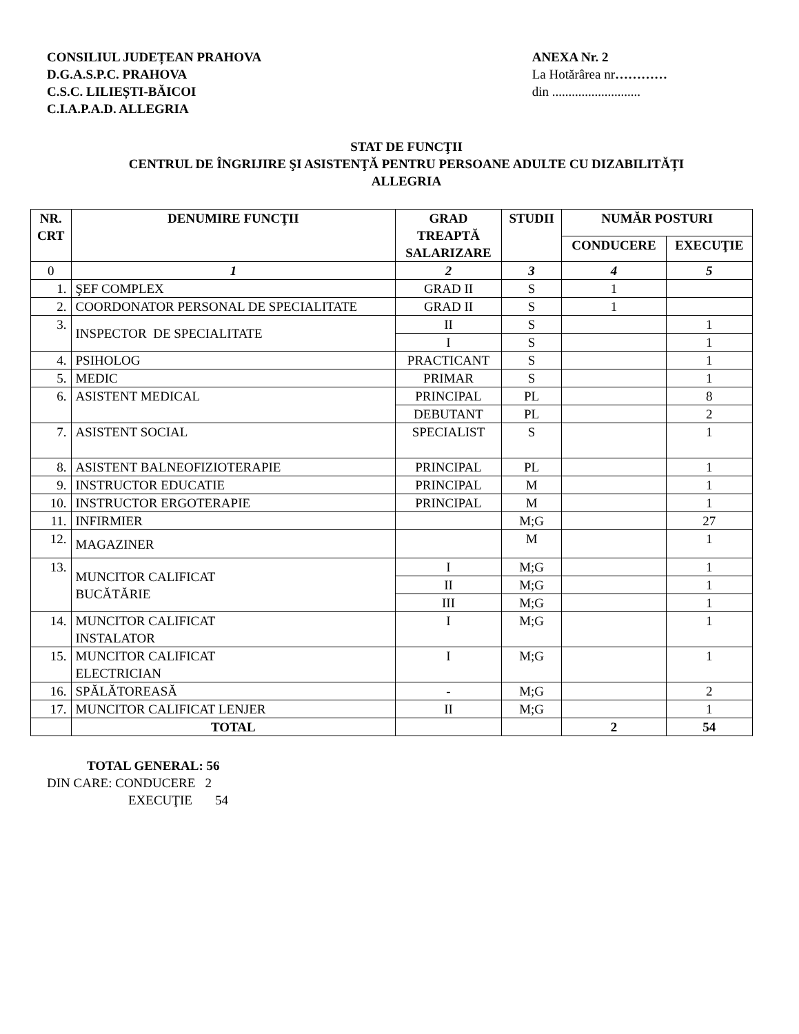CONSILIUL JUDEȚEAN PRAHOVA
D.G.A.S.P.C. PRAHOVA
C.S.C. LILIEȘTI-BĂICOI
C.I.A.P.A.D. ALLEGRIA
ANEXA Nr. 2
La Hotărârea nr…………
din ...........................
STAT DE FUNCŢII
CENTRUL DE ÎNGRIJIRE ŞI ASISTENŢĂ PENTRU PERSOANE ADULTE CU DIZABILITĂȚI
ALLEGRIA
| NR. CRT | DENUMIRE FUNCŢII | GRAD TREAPTĂ SALARIZARE | STUDII | NUMĂR POSTURI | |
| --- | --- | --- | --- | --- | --- |
| | | | | CONDUCERE | EXECUŢIE |
| 0 | 1 | 2 | 3 | 4 | 5 |
| 1. | ŞEF COMPLEX | GRAD II | S | 1 | |
| 2. | COORDONATOR PERSONAL DE SPECIALITATE | GRAD II | S | 1 | |
| 3. | INSPECTOR DE SPECIALITATE | II | S | | 1 |
| | | I | S | | 1 |
| 4. | PSIHOLOG | PRACTICANT | S | | 1 |
| 5. | MEDIC | PRIMAR | S | | 1 |
| 6. | ASISTENT MEDICAL | PRINCIPAL | PL | | 8 |
| | | DEBUTANT | PL | | 2 |
| 7. | ASISTENT SOCIAL | SPECIALIST | S | | 1 |
| 8. | ASISTENT BALNEOFIZIOTERAPIE | PRINCIPAL | PL | | 1 |
| 9. | INSTRUCTOR EDUCATIE | PRINCIPAL | M | | 1 |
| 10. | INSTRUCTOR ERGOTERAPIE | PRINCIPAL | M | | 1 |
| 11. | INFIRMIER | | M;G | | 27 |
| 12. | MAGAZINER | | M | | 1 |
| 13. | MUNCITOR CALIFICAT BUCĂTĂRIE | I | M;G | | 1 |
| | | II | M;G | | 1 |
| | | III | M;G | | 1 |
| 14. | MUNCITOR CALIFICAT INSTALATOR | I | M;G | | 1 |
| 15. | MUNCITOR CALIFICAT ELECTRICIAN | I | M;G | | 1 |
| 16. | SPĂLĂTOREASĂ | - | M;G | | 2 |
| 17. | MUNCITOR CALIFICAT LENJER | II | M;G | | 1 |
| | TOTAL | | | 2 | 54 |
TOTAL GENERAL: 56
DIN CARE: CONDUCERE 2
EXECUŢIE 54